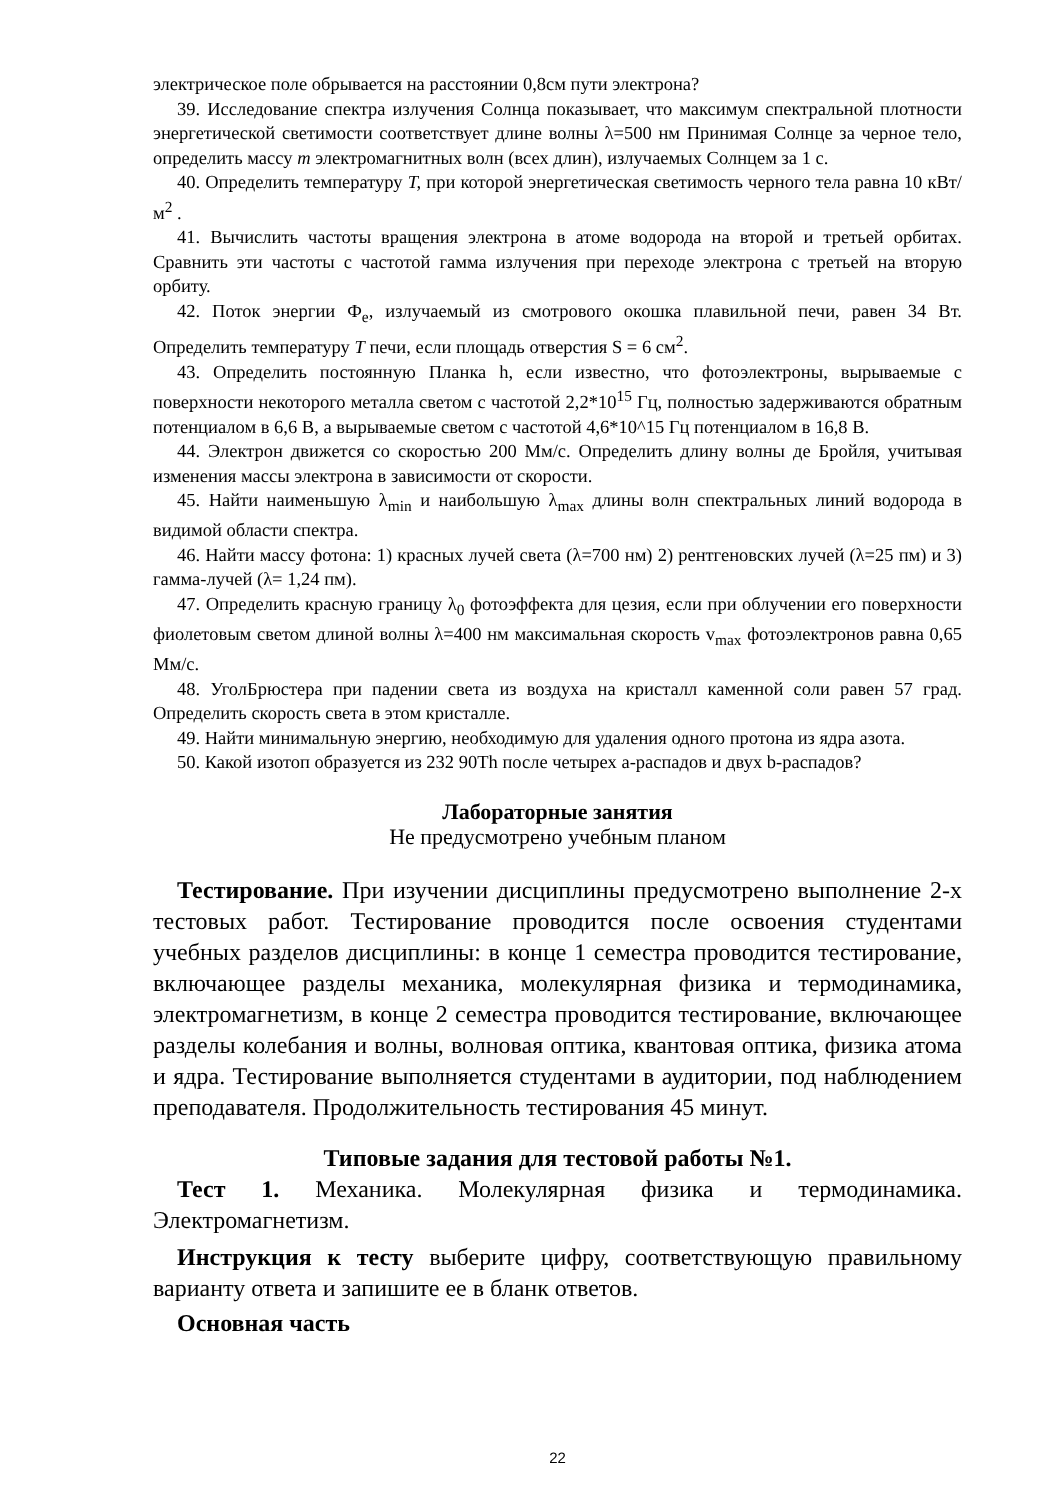электрическое поле обрывается на расстоянии 0,8см пути электрона?
39. Исследование спектра излучения Солнца показывает, что максимум спектральной плотности энергетической светимости соответствует длине волны λ=500 нм Принимая Солнце за черное тело, определить массу m электромагнитных волн (всех длин), излучаемых Солнцем за 1 с.
40. Определить температуру T, при которой энергетическая светимость черного тела равна 10 кВт/м<sup>2</sup> .
41. Вычислить частоты вращения электрона в атоме водорода на второй и третьей орбитах. Сравнить эти частоты с частотой гамма излучения при переходе электрона с третьей на вторую орбиту.
42. Поток энергии Ф<sub>e</sub>, излучаемый из смотрового окошка плавильной печи, равен 34 Вт. Определить температуру T печи, если площадь отверстия S = 6 см<sup>2</sup>.
43. Определить постоянную Планка h, если известно, что фотоэлектроны, вырываемые с поверхности некоторого металла светом с частотой 2,2*10<sup>15</sup> Гц, полностью задерживаются обратным потенциалом в 6,6 В, а вырываемые светом с частотой 4,6*10^15 Гц потенциалом в 16,8 В.
44. Электрон движется со скоростью 200 Мм/с. Определить длину волны де Бройля, учитывая изменения массы электрона в зависимости от скорости.
45. Найти наименьшую λ<sub>min</sub> и наибольшую λ<sub>max</sub> длины волн спектральных линий водорода в видимой области спектра.
46. Найти массу фотона: 1) красных лучей света (λ=700 нм) 2) рентгеновских лучей (λ=25 пм) и 3) гамма-лучей (λ= 1,24 пм).
47. Определить красную границу λ<sub>0</sub> фотоэффекта для цезия, если при облучении его поверхности фиолетовым светом длиной волны λ=400 нм максимальная скорость v<sub>max</sub> фотоэлектронов равна 0,65 Мм/с.
48. УголБрюстера при падении света из воздуха на кристалл каменной соли равен 57 град. Определить скорость света в этом кристалле.
49. Найти минимальную энергию, необходимую для удаления одного протона из ядра азота.
50. Какой изотоп образуется из 232 90Th после четырех а-распадов и двух b-распадов?
Лабораторные занятия
Не предусмотрено учебным планом
Тестирование. При изучении дисциплины предусмотрено выполнение 2-х тестовых работ. Тестирование проводится после освоения студентами учебных разделов дисциплины: в конце 1 семестра проводится тестирование, включающее разделы механика, молекулярная физика и термодинамика, электромагнетизм, в конце 2 семестра проводится тестирование, включающее разделы колебания и волны, волновая оптика, квантовая оптика, физика атома и ядра. Тестирование выполняется студентами в аудитории, под наблюдением преподавателя. Продолжительность тестирования 45 минут.
Типовые задания для тестовой работы №1.
Тест 1. Механика. Молекулярная физика и термодинамика. Электромагнетизм.
Инструкция к тесту выберите цифру, соответствующую правильному варианту ответа и запишите ее в бланк ответов.
Основная часть
22